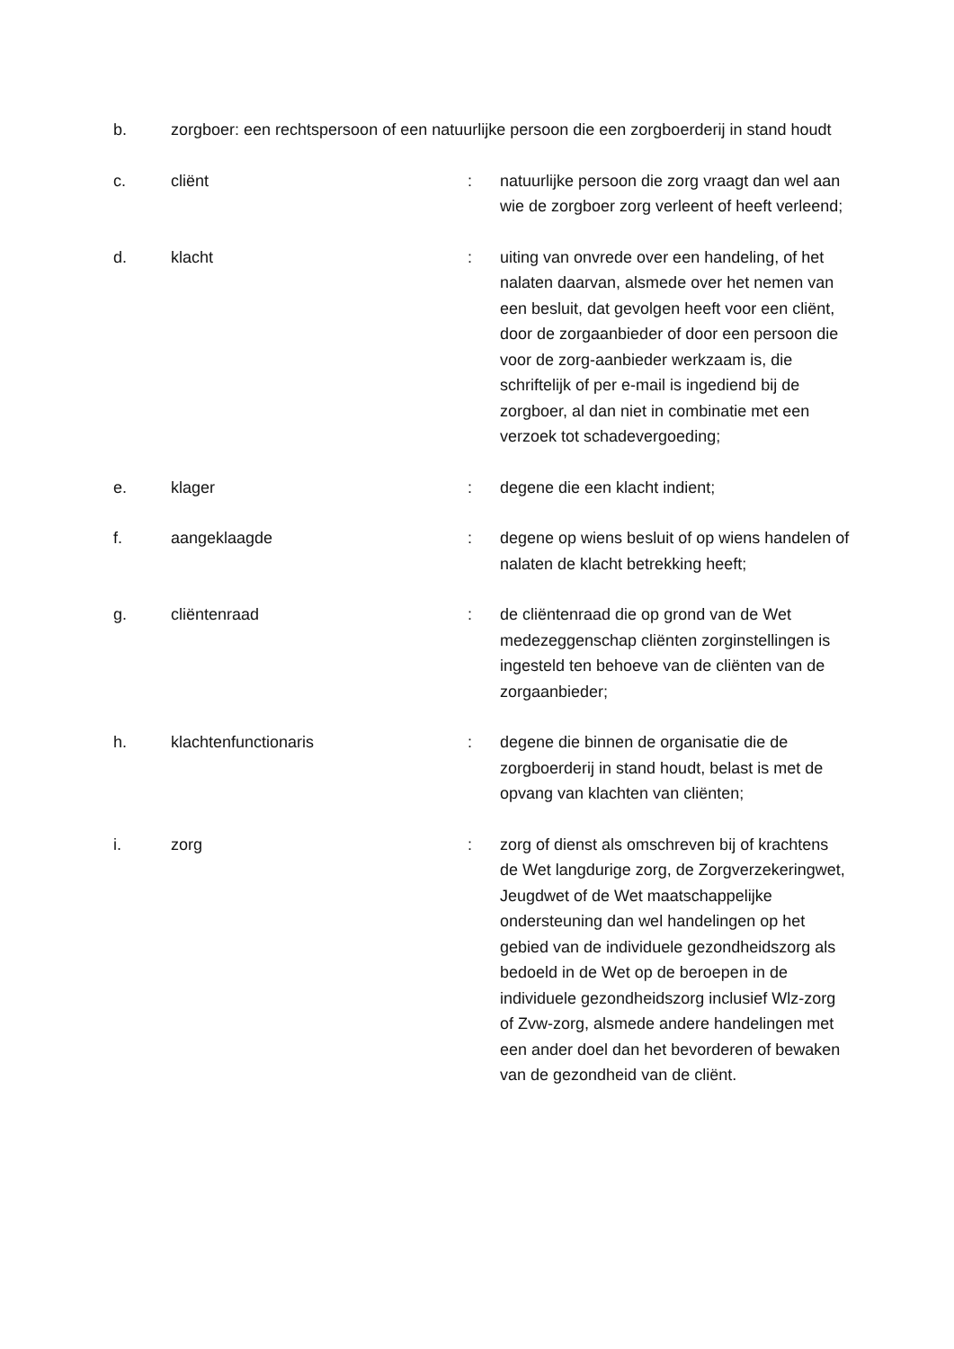b. zorgboer: een rechtspersoon of een natuurlijke persoon die een zorgboerderij in stand houdt
c. cliënt : natuurlijke persoon die zorg vraagt dan wel aan wie de zorgboer zorg verleent of heeft verleend;
d. klacht : uiting van onvrede over een handeling, of het nalaten daarvan, alsmede over het nemen van een besluit, dat gevolgen heeft voor een cliënt, door de zorgaanbieder of door een persoon die voor de zorg-aanbieder werkzaam is, die schriftelijk of per e-mail is ingediend bij de zorgboer, al dan niet in combinatie met een verzoek tot schadevergoeding;
e. klager : degene die een klacht indient;
f. aangeklaagde : degene op wiens besluit of op wiens handelen of nalaten de klacht betrekking heeft;
g. cliëntenraad : de cliëntenraad die op grond van de Wet medezeggenschap cliënten zorginstellingen is ingesteld ten behoeve van de cliënten van de zorgaanbieder;
h. klachtenfunctionaris : degene die binnen de organisatie die de zorgboerderij in stand houdt, belast is met de opvang van klachten van cliënten;
i. zorg : zorg of dienst als omschreven bij of krachtens de Wet langdurige zorg, de Zorgverzekeringwet, Jeugdwet of de Wet maatschappelijke ondersteuning dan wel handelingen op het gebied van de individuele gezondheidszorg als bedoeld in de Wet op de beroepen in de individuele gezondheidszorg inclusief Wlz-zorg of Zvw-zorg, alsmede andere handelingen met een ander doel dan het bevorderen of bewaken van de gezondheid van de cliënt.